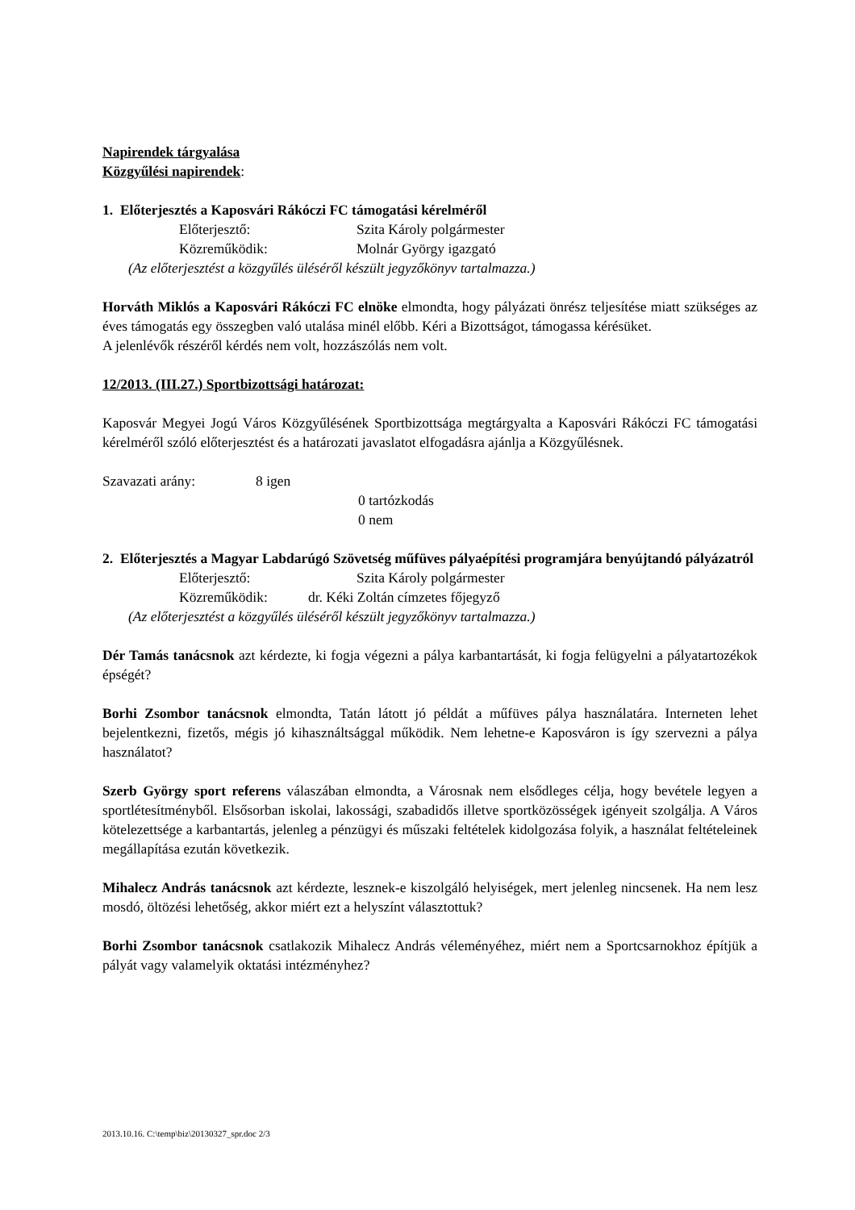Napirendek tárgyalása
Közgyűlési napirendek:
1. Előterjesztés a Kaposvári Rákóczi FC támogatási kérelméről
Előterjesztő: Szita Károly polgármester
Közreműködik: Molnár György igazgató
(Az előterjesztést a közgyűlés üléséről készült jegyzőkönyv tartalmazza.)
Horváth Miklós a Kaposvári Rákóczi FC elnöke elmondta, hogy pályázati önrész teljesítése miatt szükséges az éves támogatás egy összegben való utalása minél előbb. Kéri a Bizottságot, támogassa kérésüket.
A jelenlévők részéről kérdés nem volt, hozzászólás nem volt.
12/2013. (III.27.) Sportbizottsági határozat:
Kaposvár Megyei Jogú Város Közgyűlésének Sportbizottsága megtárgyalta a Kaposvári Rákóczi FC támogatási kérelméről szóló előterjesztést és a határozati javaslatot elfogadásra ajánlja a Közgyűlésnek.
Szavazati arány: 8 igen
0 tartózkodás
0 nem
2. Előterjesztés a Magyar Labdarúgó Szövetség műfüves pályaépítési programjára benyújtandó pályázatról
Előterjesztő: Szita Károly polgármester
Közreműködik: dr. Kéki Zoltán címzetes főjegyző
(Az előterjesztést a közgyűlés üléséről készült jegyzőkönyv tartalmazza.)
Dér Tamás tanácsnok azt kérdezte, ki fogja végezni a pálya karbantartását, ki fogja felügyelni a pályatartozékok épségét?
Borhi Zsombor tanácsnok elmondta, Tatán látott jó példát a műfüves pálya használatára. Interneten lehet bejelentkezni, fizetős, mégis jó kihasználtsággal működik. Nem lehetne-e Kaposváron is így szervezni a pálya használatot?
Szerb György sport referens válaszában elmondta, a Városnak nem elsődleges célja, hogy bevétele legyen a sportlétesítményből. Elsősorban iskolai, lakossági, szabadidős illetve sportközösségek igényeit szolgálja. A Város kötelezettsége a karbantartás, jelenleg a pénzügyi és műszaki feltételek kidolgozása folyik, a használat feltételeinek megállapítása ezután következik.
Mihalecz András tanácsnok azt kérdezte, lesznek-e kiszolgáló helyiségek, mert jelenleg nincsenek. Ha nem lesz mosdó, öltözési lehetőség, akkor miért ezt a helyszínt választottuk?
Borhi Zsombor tanácsnok csatlakozik Mihalecz András véleményéhez, miért nem a Sportcsarnokhoz építjük a pályát vagy valamelyik oktatási intézményhez?
2013.10.16. C:\temp\biz\20130327_spr.doc 2/3